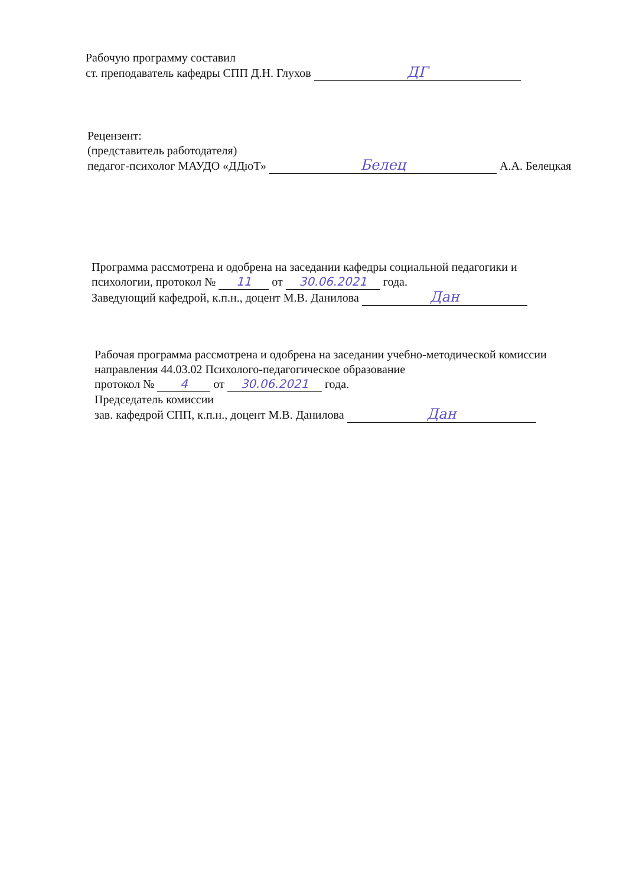Рабочую программу составил
ст. преподаватель кафедры СПП Д.Н. Глухов ДГ
Рецензент:
(представитель работодателя)
педагог-психолог МАУДО «ДДюТ» Белец А.А. Белецкая
Программа рассмотрена и одобрена на заседании кафедры социальной педагогики и психологии, протокол № 11 от 30.06.2021 года.
Заведующий кафедрой, к.п.н., доцент М.В. Данилова Дан
Рабочая программа рассмотрена и одобрена на заседании учебно-методической комиссии направления 44.03.02 Психолого-педагогическое образование
протокол № 4 от 30.06.2021 года.
Председатель комиссии
зав. кафедрой СПП, к.п.н., доцент М.В. Данилова Дан